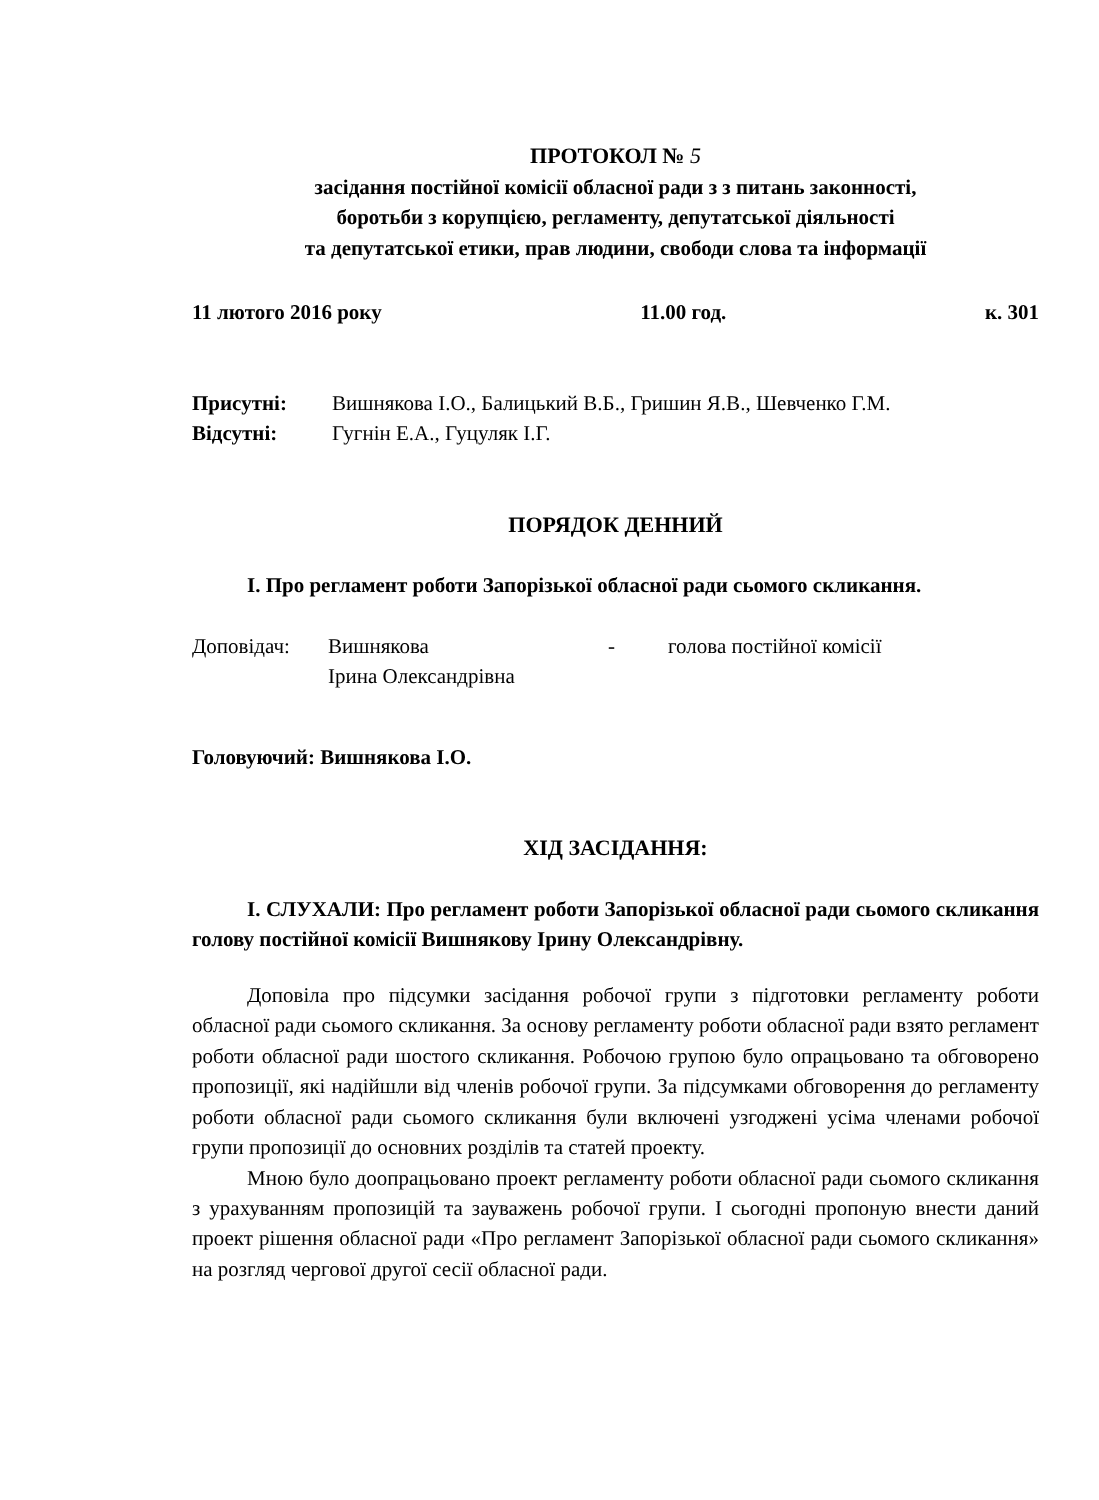ПРОТОКОЛ № 5
засідання постійної комісії обласної ради з з питань законності,
боротьби з корупцією, регламенту, депутатської діяльності
та депутатської етики, прав людини, свободи слова та інформації
11 лютого 2016 року 11.00 год. к. 301
Присутні: Вишнякова І.О., Балицький В.Б., Гришин Я.В., Шевченко Г.М.
Відсутні: Гугнін Е.А., Гуцуляк І.Г.
ПОРЯДОК ДЕННИЙ
І. Про регламент роботи Запорізької обласної ради сьомого скликання.
Доповідач: Вишнякова
Ірина Олександрівна - голова постійної комісії
Головуючий: Вишнякова І.О.
ХІД ЗАСІДАННЯ:
І. СЛУХАЛИ: Про регламент роботи Запорізької обласної ради сьомого скликання голову постійної комісії Вишнякову Ірину Олександрівну.
Доповіла про підсумки засідання робочої групи з підготовки регламенту роботи обласної ради сьомого скликання. За основу регламенту роботи обласної ради взято регламент роботи обласної ради шостого скликання. Робочою групою було опрацьовано та обговорено пропозиції, які надійшли від членів робочої групи. За підсумками обговорення до регламенту роботи обласної ради сьомого скликання були включені узгоджені усіма членами робочої групи пропозиції до основних розділів та статей проекту.
Мною було доопрацьовано проект регламенту роботи обласної ради сьомого скликання з урахуванням пропозицій та зауважень робочої групи. І сьогодні пропоную внести даний проект рішення обласної ради «Про регламент Запорізької обласної ради сьомого скликання» на розгляд чергової другої сесії обласної ради.